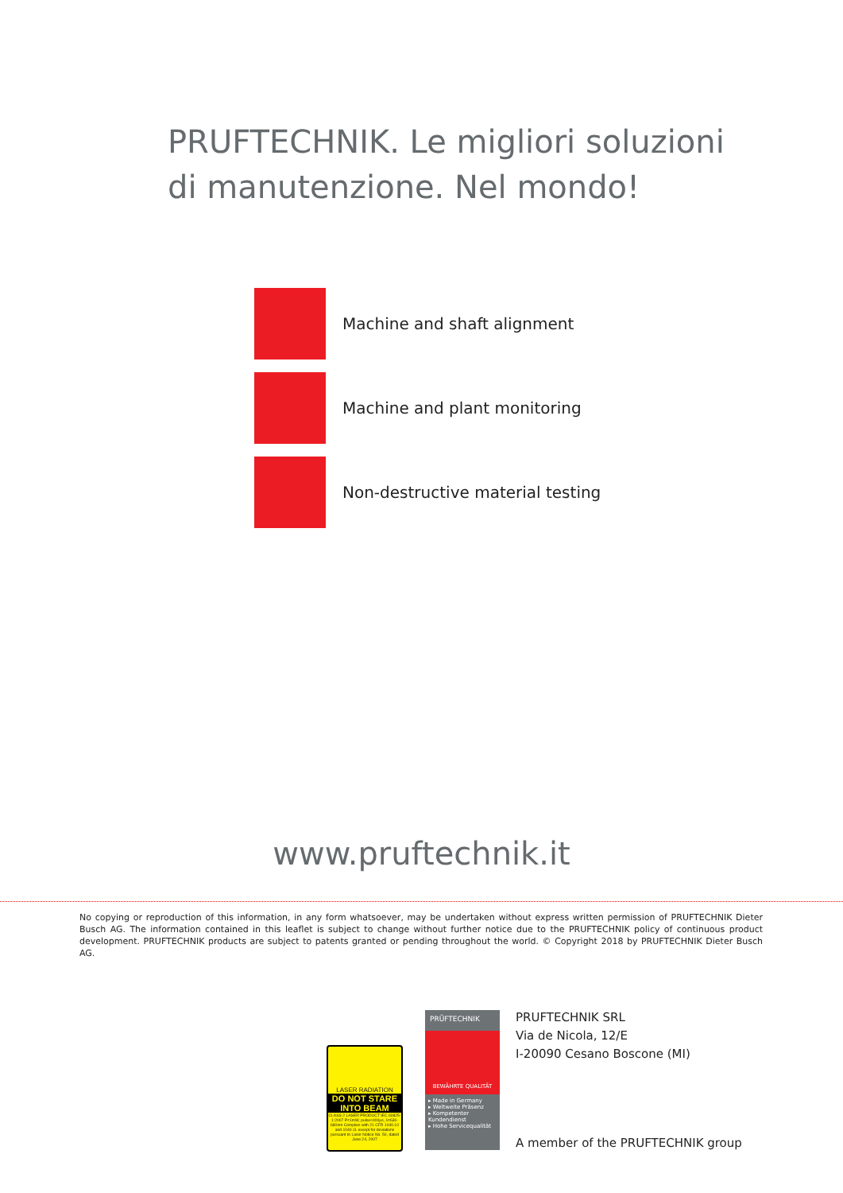PRUFTECHNIK. Le migliori soluzioni
di manutenzione. Nel mondo!
Machine and shaft alignment
Machine and plant monitoring
Non-destructive material testing
www.pruftechnik.it
No copying or reproduction of this information, in any form whatsoever, may be undertaken without express written permission of PRUFTECHNIK Dieter Busch AG. The information contained in this leaflet is subject to change without further notice due to the PRUFTECHNIK policy of continuous product development. PRUFTECHNIK products are subject to patents granted or pending throughout the world. © Copyright 2018 by PRUFTECHNIK Dieter Busch AG.
LASER RADIATION
DO NOT STARE INTO BEAM
CLASS 2 LASER PRODUCT IEC 60825-1:2007 P<1mW, pulse<400µs, λ=630-680nm Complies with 21 CFR 1040.10 and 1040.11 except for deviations pursuant to Laser Notice No. 50, dated June 24, 2007
PRÜFTECHNIK
BEWÄHRTE QUALITÄT
▸ Made in Germany
▸ Weltweite Präsenz
▸ Kompetenter Kundendienst
▸ Hohe Servicequalität
PRUFTECHNIK SRL
Via de Nicola, 12/E
I-20090 Cesano Boscone (MI)
A member of the PRUFTECHNIK group